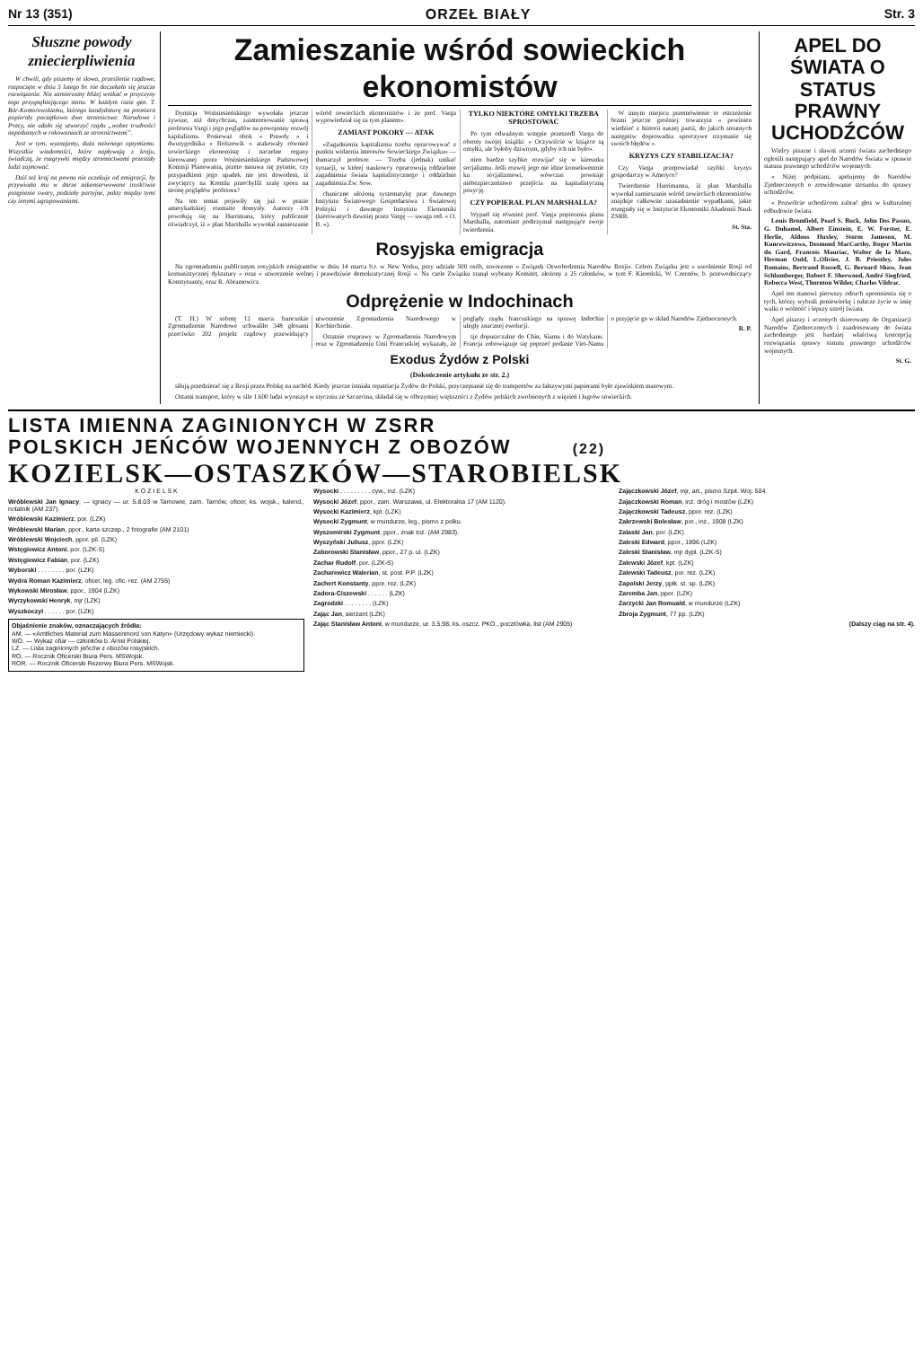Nr 13 (351) ORZEŁ BIAŁY Str. 3
Słuszne powody zniecierpliwienia
W chwili, gdy piszemy te słowa, przesilenie rządowe, rozpoczęte w dniu 5 lutego br. nie doczekało się jeszcze rozwiązania. Nie zamierzamy bliżej wnikać w przyczyny tego przygnębiającego stanu. W każdym razie gen. T. Bór-Komorowskiemu, którego kandydaturę na premiera popierały początkowo dwa stronnictwa: Narodowe i Pracy, nie udało się utworzyć rządu „wobec trudności napotkanych w rokowaniach ze stronnictwami”.
Jest w tym, wyznajemy, dużo naiwnego optymizmu. Wszystkie wiadomości, które napływają z kraju, świadczą, że rozgrywki między stronnictwami przestały ludzi zajmować.
Dziś też kraj na pewno nie oczekuje od emigracji, by przywiozła mu w darze zakonserwowane trosk!iwie potępienie swary, podziały partyjne, pakty między tymi czy innymi ugrupowaniami.
Zamieszanie wśród sowieckich ekonomistów
Dymisja Woźniesieńskiego wywołała jeszcze żywsze, niż dotychczas, zainteresowanie sprawą profesora Vargi i jego poglądów na powojenny rozwój kapitalizmu. Ponieważ obok « Prawdy » i dwutygodnika « Bolszewik » atakowały również sowieckiego ekonomistę i naczelne organy kierowanej przez Woźniesieńskiego Państwowej Komisji Planowania, przeto nasuwa się pytanie, czy przypadkiem jego upadek nie jest dowodem, iż zwycięzcy na Kremlu przechylili szalę sporu na stronę poglądów profesora?
Na ten temat pojawiły się już w prasie amerykańskiej rozmaite domysły. Autorzy ich powołują się na Harrimana, który publicznie oświadczył, iż « plan Marshalla wywołał zamieszanie wśród sowieckich ekonomistów i że prof. Varga wypowiedział się za tym planem».
ZAMIAST POKORY — ATAK
«Zagadnienia kapitalizmu trzeba opracowywać z punktu widzenia interesów Sowieckiego Związku» — tłumaczył profesor. — Trzeba (jednak) unikać sytuacji, w której naukowcy opracowują oddzielnie zagadnienia świata kapitalistycznego i oddzielnie zagadnienia Zw. Sow.
chaniczne ułożoną systematykę prac dawnego Instytutu Światowego Gospodarstwa i Światowej Polityki i dawnego Instytutu Ekonomiki (kierowanych dawniej przez Vargę — uwaga red. « O. B. »).
TYLKO NIEKTÓRE OMYŁKI TRZEBA SPROSTOWAĆ
Po tym odważnym wstępie przeszedł Varga do obrony swojej książki: « Oczywiście w książce są omyłki, ale byłoby dziwnym, gdyby ich nie było».
nien bardzo szybko rozwijać się w kierunku socjalizmu. Jeśli rozwój jego nie idzie konsekwentnie ku socjalizmowi, wówczas powstaje niebezpieczeństwo przejścia na kapitalistyczną pozycję.
CZY POPIERAŁ PLAN MARSHALLA?
Wyparł się również prof. Varga popierania planu Marshalla, natomiast podtrzymał następujące swoje twierdzenia.
W innym miejscu przemówienie to ostrzeżenie brzmi jeszcze groźniej: towarzysz « powinien wiedzieć z historii naszej partii, do jakich smutnych następstw doprowadza uporczywe trzymanie się swoich błędów ».
KRYZYS CZY STABILIZACJA?
Czy Varga przepowiadał szybki kryzys gospodarczy w Ameryce?
Twierdzenie Harrimanna, iż plan Marshalla wywołał zamieszanie wśród sowieckich ekonomistów znajduje całkowite uzasadnienie wypadkami, jakie rozegrały się w Instytucie Ekonomiki Akademii Nauk ZSRR.
St. Sta.
Rosyjska emigracja
Na zgromadzeniu publicznym rosyjskich emigrantów w dniu 14 marca b.r. w New Yorku, przy udziale 500 osób, stworzono « Związek Oswobodzenia Narodów Rosji». Celem Związku jest « uwolnienie Rosji od komunistycznej dyktatury » oraz « utworzenie wolnej i prawdziwie demokratycznej Rosji ». Na czele Związku stanął wybrany Komitet, złożony z 25 członków, w tym F. Kiereński, W. Czernów, b. przewodniczący Konstytuanty, oraz R. Abramowicz.
Odprężenie w Indochinach
(T. H.) W sobotę 12 marca francuskie Zgromadzenie Narodowe uchwaliło 348 głosami przeciwko 202 projekt rządowy przewidujący utworzenie Zgromadzenia Narodowego w Kochinchinie.
Ostatnie rozprawy w Zgromadzeniu Narodowym oraz w Zgromadzeniu Unii Francuskiej wykazały, że poglądy rządu francuskiego na sprawę Indochin uległy znacznej ewolucji.
sje dopuszczalne do Chin, Siamu i do Watykanu. Francja zobowiązuje się poprzeć podanie Viet-Namu o przyjęcie go w skład Narodów Zjednoczonych.
R. P.
Exodus Żydów z Polski
(Dokończenie artykułu ze str. 2.)
siłują przedzierać się z Rosji przez Polskę na zachód. Kiedy jeszcze istniała repatriacja Żydów do Polski, przyczepianie się do transportów za fałszywymi papierami było zjawiskiem masowym.
Ostatni transport, który w sile 1.600 ludzi wyruszył w styczniu ze Szczecina, składał się w olbrzymiej większości z Żydów polskich zwolnionych z więzień i łagrów sowieckich.
APEL DO ŚWIATA O STATUS PRAWNY UCHODŹCÓW
Wielcy pisarze i sławni uczeni świata zachodniego ogłosili następujący apel do Narodów Świata w sprawie statusu prawnego uchodźców wojennych:
« Niżej podpisani, apelujemy do Narodów Zjednoczonych o zrewidowanie stosunku do sprawy uchodźców.
« Pozwólcie uchodźcom zabrać głos w kulturalnej odbudowie świata.
Louis Bromfield, Pearl S. Buck, John Dos Passos, G. Duhamel, Albert Einstein, E. W. Forster, E. Herlie, Aldous Huxley, Storm Jameson, M. Kuncewiczowa, Desmond MacCarthy, Roger Martin du Gard, Francois Mauriac, Walter de la Mare, Herman Ould, L.Olivier, J. B. Priestley, Jules Romains, Bertrand Russell, G. Bernard Shaw, Jean Schlumberger, Robert F. Sherwood, André Siegfried, Rebecca West, Thornton Wilder, Charles Vildrac.
Apel ten stanowi pierwszy odruch upomnienia się o tych, którzy wybrali poniewierkę i tułacze życie w imię walki o wolność i lepszy ustrój świata.
Apel pisarzy i uczonych skierowany do Organizacji Narodów Zjednoczonych i zaadresowany do świata zachodniego jest bardziej właściwą koncepcją rozwiązania sprawy statutu prawnego uchodźców wojennych.
St. G.
LISTA IMIENNA ZAGINIONYCH W ZSRR
POLSKICH JEŃCÓW WOJENNYCH Z OBOZÓW (22)
KOZIELSK—OSTASZKÓW—STAROBIELSK
K O Z I E L S K
Wróblewski Jan Ignacy, — Ignacy — ur. 5.8.03 w Tarnowie, zam. Tarnów, oficer, ks. wojsk., kalend., notatnik (AM 237).
Wróblewski Kazimierz, por. (LZK)
Wróblewski Marian, ppor., karta szczep., 2 fotografie (AM 2101)
Wróblewski Wojciech, ppor. pil. (LZK)
Wstęgiewicz Antoni, por. (LZK-S)
Wstęgiewicz Fabian, por. (LZK)
Wyborski . . . . . . . . por. (LZK)
Wydra Roman Kazimierz, oficer, leg. ofic. rez. (AM 2755)
Wykowski Mirosław, ppor., 1904 (LZK)
Wyrzykowski Henryk, mjr (LZK)
Wyszkoczyl . . . . . . por. (LZK)
Objaśnienie znaków, oznaczających źródła:
AM. — «Amtliches Material zum Massenmord von Katyn» (Urzędowy wykaz niemiecki).
WO. — Wykaz ofiar — członków b. Armii Polskiej.
LZ. — Lista zaginionych jeńców z obozów rosyjskich.
RO. — Rocznik Oficerski Biura Pers. MSWojsk.
ROR. — Rocznik Oficerski Rezerwy Biura Pers. MSWojsk.
Wysocki . . . . . . . . . cyw., inż. (LZK)
Wysocki Józef, ppor., zam. Warszawa, ul. Elektoralna 17 (AM 1120).
Wysocki Kazimierz, kpt. (LZK)
Wysocki Zygmunt, w mundurze, leg., pismo z polku.
Wyszomirski Zygmunt, ppor., znak toż. (AM 2983).
Wyszyński Juliusz, ppor. (LZK)
Zaborowski Stanisław, ppor., 27 p. ul. (LZK)
Zachar Rudolf, por. (LZK-S)
Zacharewicz Walerian, st. post. P.P. (LZK)
Zachert Konstanty, ppor. rez. (LZK)
Zadora-Ciszewski . . . . . . (LZK)
Zagrodzki . . . . . . . . (LZK)
Zając Jan, sierżant (LZK)
Zając Stanisław Antoni, w mundurze, ur. 3.5.98, ks. oszcz. PKO., pocztówka, list (AM 2905)
Zajączkowski Józef, mjr, art., pismo Szpit. Woj. 504.
Zajączkowski Roman, inż. dróg i mostów (LZK)
Zajączkowski Tadeusz, ppor. rez. (LZK)
Zakrzewski Bolesław, por., inż., 1908 (LZK)
Zalaski Jan, por. (LZK)
Zaleski Edward, ppor., 1896 (LZK)
Zaleski Stanisław, mjr dypl. (LZK-S)
Zalewski Józef, kpt. (LZK)
Zalewski Tadeusz, por. rez. (LZK)
Zapolski Jerzy, ppłk. st. sp. (LZK)
Zaremba Jan, ppor. (LZK)
Zarzycki Jan Romuald, w mundurze (LZK)
Zbroja Zygmunt, 77 pp. (LZK)
(Dalszy ciąg na str. 4).